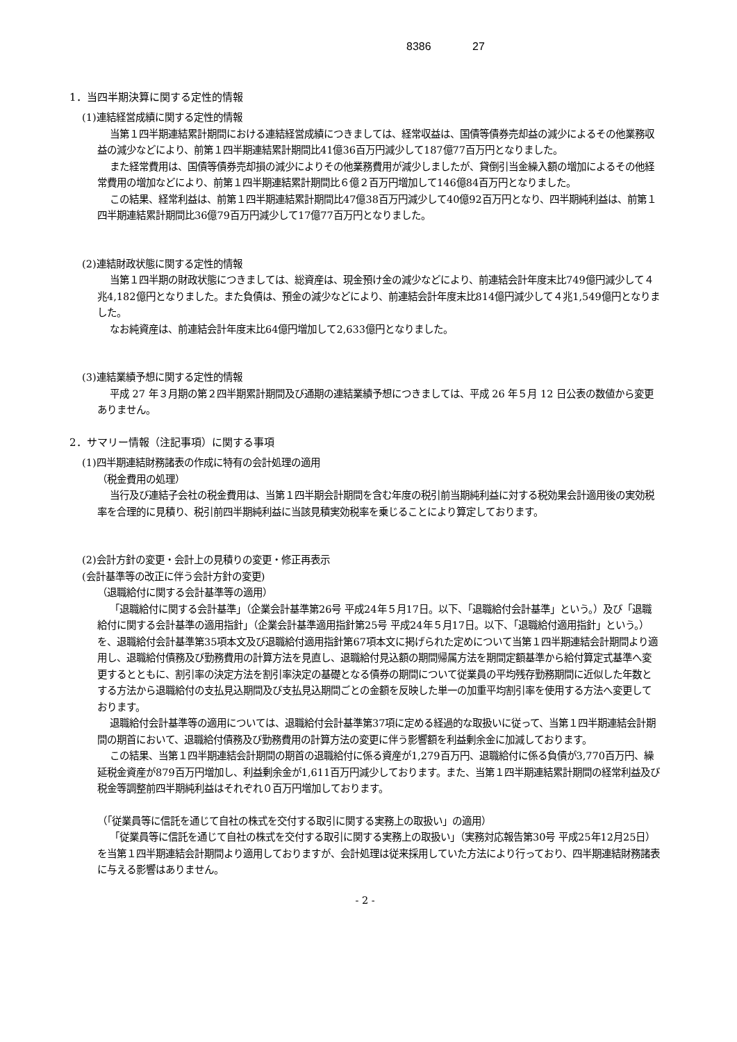8386 27
1．当四半期決算に関する定性的情報
(1)連結経営成績に関する定性的情報
当第１四半期連結累計期間における連結経営成績につきましては、経常収益は、国債等債券売却益の減少によるその他業務収益の減少などにより、前第１四半期連結累計期間比41億36百万円減少して187億77百万円となりました。
また経常費用は、国債等債券売却損の減少によりその他業務費用が減少しましたが、貸倒引当金繰入額の増加によるその他経常費用の増加などにより、前第１四半期連結累計期間比６億２百万円増加して146億84百万円となりました。
この結果、経常利益は、前第１四半期連結累計期間比47億38百万円減少して40億92百万円となり、四半期純利益は、前第１四半期連結累計期間比36億79百万円減少して17億77百万円となりました。
(2)連結財政状態に関する定性的情報
当第１四半期の財政状態につきましては、総資産は、現金預け金の減少などにより、前連結会計年度末比749億円減少して４兆4,182億円となりました。また負債は、預金の減少などにより、前連結会計年度末比814億円減少して４兆1,549億円となりました。
なお純資産は、前連結会計年度末比64億円増加して2,633億円となりました。
(3)連結業績予想に関する定性的情報
平成 27 年３月期の第２四半期累計期間及び通期の連結業績予想につきましては、平成 26 年５月 12 日公表の数値から変更ありません。
2．サマリー情報（注記事項）に関する事項
(1)四半期連結財務諸表の作成に特有の会計処理の適用
（税金費用の処理）
当行及び連結子会社の税金費用は、当第１四半期会計期間を含む年度の税引前当期純利益に対する税効果会計適用後の実効税率を合理的に見積り、税引前四半期純利益に当該見積実効税率を乗じることにより算定しております。
(2)会計方針の変更・会計上の見積りの変更・修正再表示
(会計基準等の改正に伴う会計方針の変更)
（退職給付に関する会計基準等の適用）
「退職給付に関する会計基準」（企業会計基準第26号 平成24年５月17日。以下、「退職給付会計基準」という。）及び「退職給付に関する会計基準の適用指針」（企業会計基準適用指針第25号 平成24年５月17日。以下、「退職給付適用指針」という。）を、退職給付会計基準第35項本文及び退職給付適用指針第67項本文に掲げられた定めについて当第１四半期連結会計期間より適用し、退職給付債務及び勤務費用の計算方法を見直し、退職給付見込額の期間帰属方法を期間定額基準から給付算定式基準へ変更するとともに、割引率の決定方法を割引率決定の基礎となる債券の期間について従業員の平均残存勤務期間に近似した年数とする方法から退職給付の支払見込期間及び支払見込期間ごとの金額を反映した単一の加重平均割引率を使用する方法へ変更しております。
退職給付会計基準等の適用については、退職給付会計基準第37項に定める経過的な取扱いに従って、当第１四半期連結会計期間の期首において、退職給付債務及び勤務費用の計算方法の変更に伴う影響額を利益剰余金に加減しております。
この結果、当第１四半期連結会計期間の期首の退職給付に係る資産が1,279百万円、退職給付に係る負債が3,770百万円、繰延税金資産が879百万円増加し、利益剰余金が1,611百万円減少しております。また、当第１四半期連結累計期間の経常利益及び税金等調整前四半期純利益はそれぞれ０百万円増加しております。
（「従業員等に信託を通じて自社の株式を交付する取引に関する実務上の取扱い」の適用）
「従業員等に信託を通じて自社の株式を交付する取引に関する実務上の取扱い」（実務対応報告第30号 平成25年12月25日）を当第１四半期連結会計期間より適用しておりますが、会計処理は従来採用していた方法により行っており、四半期連結財務諸表に与える影響はありません。
- 2 -